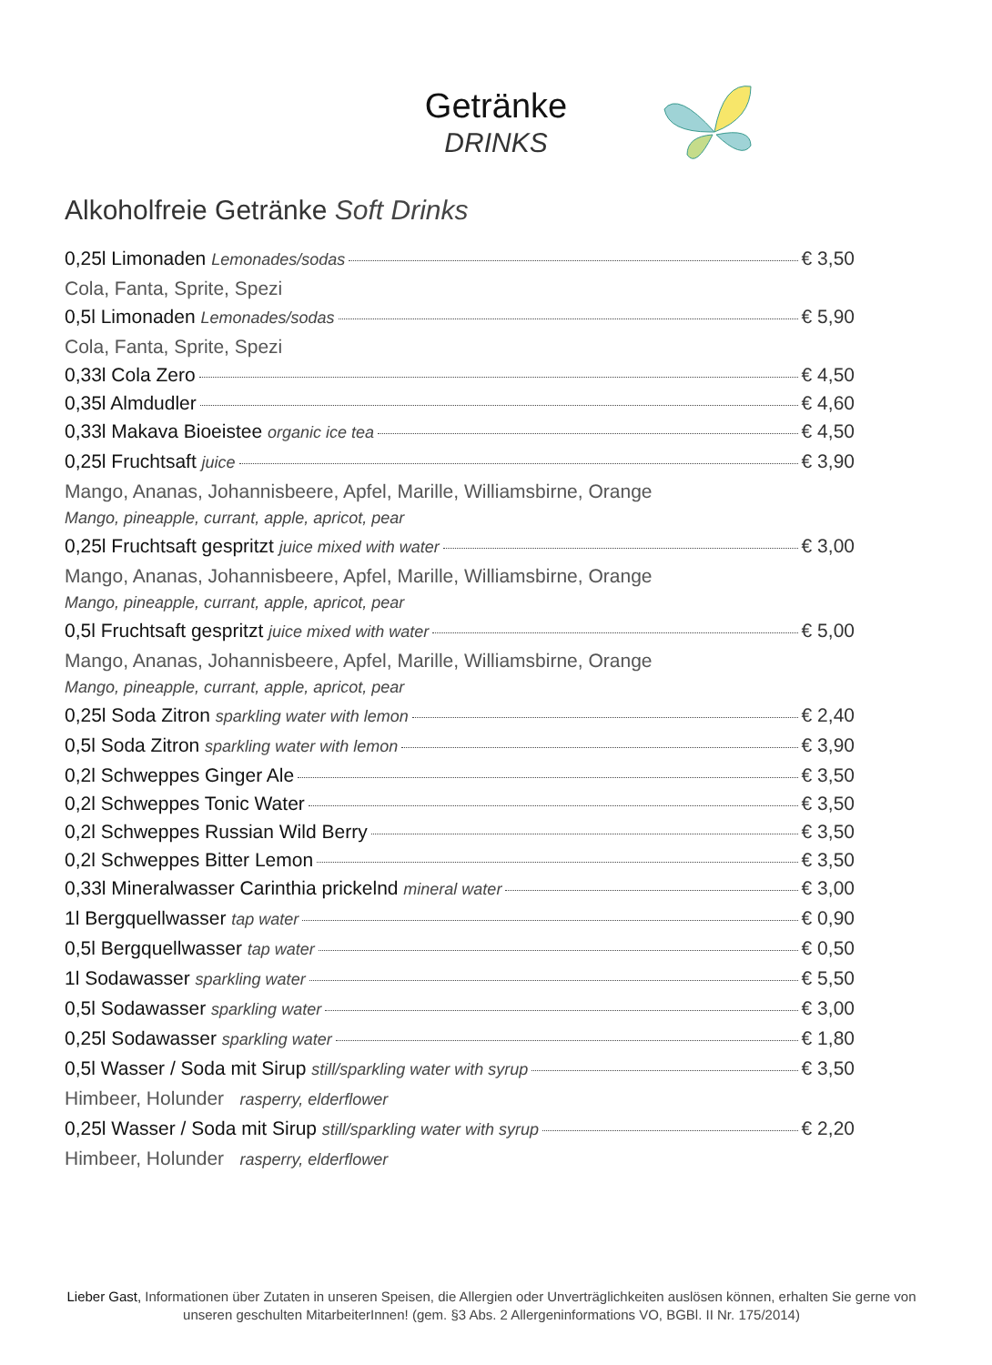Getränke
DRINKS
Alkoholfreie Getränke Soft Drinks
0,25l Limonaden Lemonades/sodas € 3,50
Cola, Fanta, Sprite, Spezi
0,5l Limonaden Lemonades/sodas € 5,90
Cola, Fanta, Sprite, Spezi
0,33l Cola Zero € 4,50
0,35l Almdudler € 4,60
0,33l Makava Bioeistee organic ice tea € 4,50
0,25l Fruchtsaft juice € 3,90
Mango, Ananas, Johannisbeere, Apfel, Marille, Williamsbirne, Orange
Mango, pineapple, currant, apple, apricot, pear
0,25l Fruchtsaft gespritzt juice mixed with water € 3,00
Mango, Ananas, Johannisbeere, Apfel, Marille, Williamsbirne, Orange
Mango, pineapple, currant, apple, apricot, pear
0,5l Fruchtsaft gespritzt juice mixed with water € 5,00
Mango, Ananas, Johannisbeere, Apfel, Marille, Williamsbirne, Orange
Mango, pineapple, currant, apple, apricot, pear
0,25l Soda Zitron sparkling water with lemon € 2,40
0,5l Soda Zitron sparkling water with lemon € 3,90
0,2l Schweppes Ginger Ale € 3,50
0,2l Schweppes Tonic Water € 3,50
0,2l Schweppes Russian Wild Berry € 3,50
0,2l Schweppes Bitter Lemon € 3,50
0,33l Mineralwasser Carinthia prickelnd mineral water € 3,00
1l Bergquellwasser tap water € 0,90
0,5l Bergquellwasser tap water € 0,50
1l Sodawasser sparkling water € 5,50
0,5l Sodawasser sparkling water € 3,00
0,25l Sodawasser sparkling water € 1,80
0,5l Wasser / Soda mit Sirup still/sparkling water with syrup € 3,50
Himbeer, Holunder rasperry, elderflower
0,25l Wasser / Soda mit Sirup still/sparkling water with syrup € 2,20
Himbeer, Holunder rasperry, elderflower
Lieber Gast, Informationen über Zutaten in unseren Speisen, die Allergien oder Unverträglichkeiten auslösen können, erhalten Sie gerne von unseren geschulten MitarbeiterInnen! (gem. §3 Abs. 2 Allergeninformations VO, BGBl. II Nr. 175/2014)